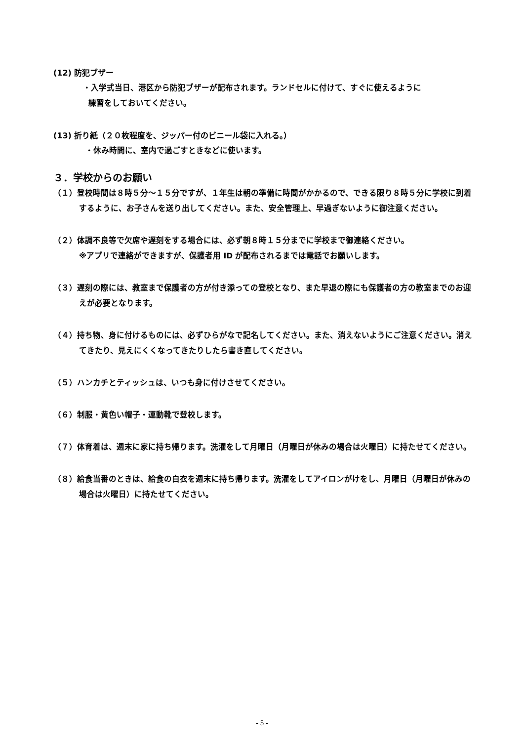(12) 防犯ブザー
・入学式当日、港区から防犯ブザーが配布されます。ランドセルに付けて、すぐに使えるように
練習をしておいてください。
(13) 折り紙（２０枚程度を、ジッパー付のビニール袋に入れる。）
・休み時間に、室内で過ごすときなどに使います。
３．学校からのお願い
（１）登校時間は８時５分～１５分ですが、１年生は朝の準備に時間がかかるので、できる限り８時５分に学校に到着するように、お子さんを送り出してください。また、安全管理上、早過ぎないように御注意ください。
（２）体調不良等で欠席や遅刻をする場合には、必ず朝８時１５分までに学校まで御連絡ください。
※アプリで連絡ができますが、保護者用 ID が配布されるまでは電話でお願いします。
（３）遅刻の際には、教室まで保護者の方が付き添っての登校となり、また早退の際にも保護者の方の教室までのお迎えが必要となります。
（４）持ち物、身に付けるものには、必ずひらがなで記名してください。また、消えないようにご注意ください。消えてきたり、見えにくくなってきたりしたら書き直してください。
（５）ハンカチとティッシュは、いつも身に付けさせてください。
（６）制服・黄色い帽子・運動靴で登校します。
（７）体育着は、週末に家に持ち帰ります。洗濯をして月曜日（月曜日が休みの場合は火曜日）に持たせてください。
（８）給食当番のときは、給食の白衣を週末に持ち帰ります。洗濯をしてアイロンがけをし、月曜日（月曜日が休みの場合は火曜日）に持たせてください。
- 5 -